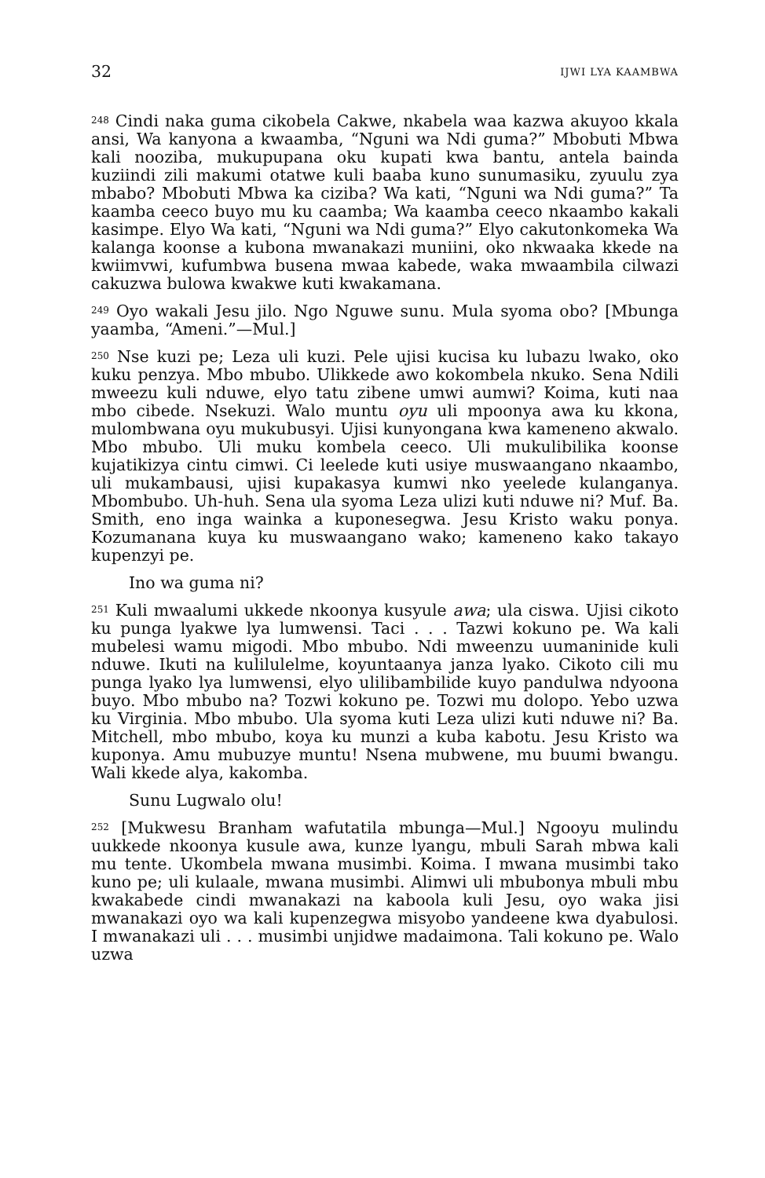32 IJWI LYA KAAMBWA
<sup>248</sup> Cindi naka guma cikobela Cakwe, nkabela waa kazwa akuyoo kkala ansi, Wa kanyona a kwaamba, “Nguni wa Ndi guma?” Mbobuti Mbwa kali nooziba, mukupupana oku kupati kwa bantu, antela bainda kuziindi zili makumi otatwe kuli baaba kuno sunumasiku, zyuulu zya mbabo? Mbobuti Mbwa ka ciziba? Wa kati, “Nguni wa Ndi guma?” Ta kaamba ceeco buyo mu ku caamba; Wa kaamba ceeco nkaambo kakali kasimpe. Elyo Wa kati, “Nguni wa Ndi guma?” Elyo cakutonkomeka Wa kalanga koonse a kubona mwanakazi muniini, oko nkwaaka kkede na kwiimvwi, kufumbwa busena mwaa kabede, waka mwaambila cilwazi cakuzwa bulowa kwakwe kuti kwakamana.
<sup>249</sup> Oyo wakali Jesu jilo. Ngo Nguwe sunu. Mula syoma obo? [Mbunga yaamba, “Ameni.”—Mul.]
<sup>250</sup> Nse kuzi pe; Leza uli kuzi. Pele ujisi kucisa ku lubazu lwako, oko kuku penzya. Mbo mbubo. Ulikkede awo kokombela nkuko. Sena Ndili mweezu kuli nduwe, elyo tatu zibene umwi aumwi? Koima, kuti naa mbo cibede. Nsekuzi. Walo muntu oyu uli mpoonya awa ku kkona, mulombwana oyu mukubusyi. Ujisi kunyongana kwa kameneno akwalo. Mbo mbubo. Uli muku kombela ceeco. Uli mukulibilika koonse kujatikizya cintu cimwi. Ci leelede kuti usiye muswaangano nkaambo, uli mukambausi, ujisi kupakasya kumwi nko yeelede kulanganya. Mbombubo. Uh-huh. Sena ula syoma Leza ulizi kuti nduwe ni? Muf. Ba. Smith, eno inga wainka a kuponesegwa. Jesu Kristo waku ponya. Kozumanana kuya ku muswaangano wako; kameneno kako takayo kupenzyi pe.
Ino wa guma ni?
<sup>251</sup> Kuli mwaalumi ukkede nkoonya kusyule awa; ula ciswa. Ujisi cikoto ku punga lyakwe lya lumwensi. Taci . . . Tazwi kokuno pe. Wa kali mubelesi wamu migodi. Mbo mbubo. Ndi mweenzu uumaninide kuli nduwe. Ikuti na kulilulelme, koyuntaanya janza lyako. Cikoto cili mu punga lyako lya lumwensi, elyo ulilibambilide kuyo pandulwa ndyoona buyo. Mbo mbubo na? Tozwi kokuno pe. Tozwi mu dolopo. Yebo uzwa ku Virginia. Mbo mbubo. Ula syoma kuti Leza ulizi kuti nduwe ni? Ba. Mitchell, mbo mbubo, koya ku munzi a kuba kabotu. Jesu Kristo wa kuponya. Amu mubuzye muntu! Nsena mubwene, mu buumi bwangu. Wali kkede alya, kakomba.
Sunu Lugwalo olu!
<sup>252</sup> [Mukwesu Branham wafutatila mbunga—Mul.] Ngooyu mulindu uukkede nkoonya kusule awa, kunze lyangu, mbuli Sarah mbwa kali mu tente. Ukombela mwana musimbi. Koima. I mwana musimbi tako kuno pe; uli kulaale, mwana musimbi. Alimwi uli mbubonya mbuli mbu kwakabede cindi mwanakazi na kaboola kuli Jesu, oyo waka jisi mwanakazi oyo wa kali kupenzegwa misyobo yandeene kwa dyabulosi. I mwanakazi uli . . . musimbi unjidwe madaimona. Tali kokuno pe. Walo uzwa